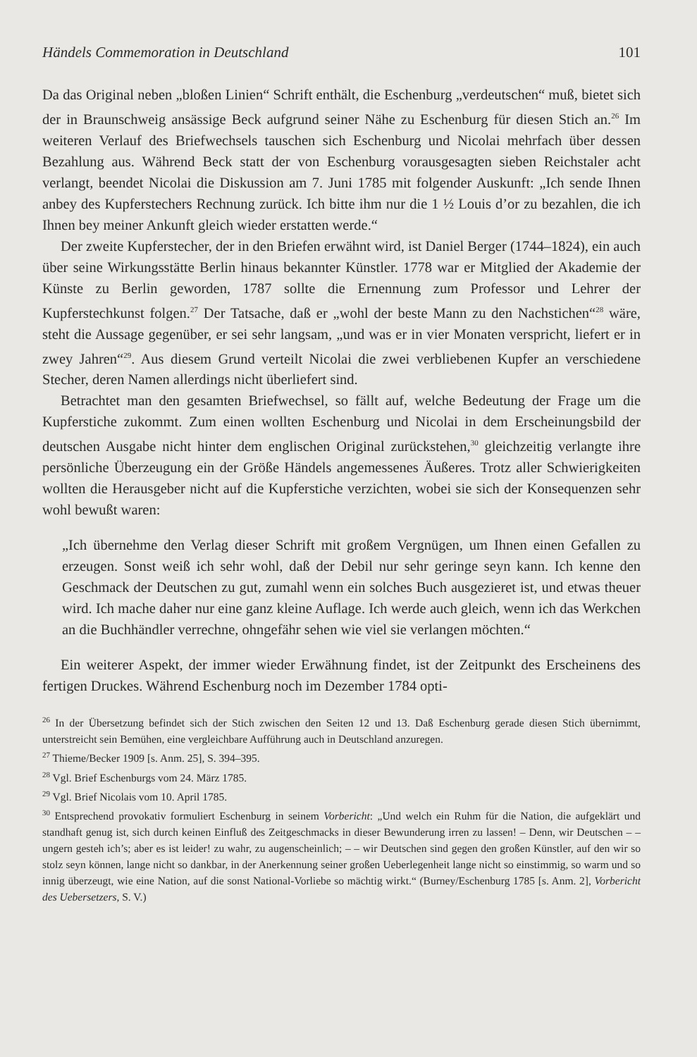Händels Commemoration in Deutschland 101
Da das Original neben „bloßen Linien“ Schrift enthält, die Eschenburg „verdeutschen“ muß, bietet sich der in Braunschweig ansässige Beck aufgrund seiner Nähe zu Eschenburg für diesen Stich an.<sup>26</sup> Im weiteren Verlauf des Briefwechsels tauschen sich Eschenburg und Nicolai mehrfach über dessen Bezahlung aus. Während Beck statt der von Eschenburg vorausgesagten sieben Reichstaler acht verlangt, beendet Nicolai die Diskussion am 7. Juni 1785 mit folgender Auskunft: „Ich sende Ihnen anbey des Kupferstechers Rechnung zurück. Ich bitte ihm nur die 1 ½ Louis d’or zu bezahlen, die ich Ihnen bey meiner Ankunft gleich wieder erstatten werde.“
Der zweite Kupferstecher, der in den Briefen erwähnt wird, ist Daniel Berger (1744–1824), ein auch über seine Wirkungsstätte Berlin hinaus bekannter Künstler. 1778 war er Mitglied der Akademie der Künste zu Berlin geworden, 1787 sollte die Ernennung zum Professor und Lehrer der Kupferstechkunst folgen.<sup>27</sup> Der Tatsache, daß er „wohl der beste Mann zu den Nachstichen“<sup>28</sup> wäre, steht die Aussage gegenüber, er sei sehr langsam, „und was er in vier Monaten verspricht, liefert er in zwey Jahren“<sup>29</sup>. Aus diesem Grund verteilt Nicolai die zwei verbliebenen Kupfer an verschiedene Stecher, deren Namen allerdings nicht überliefert sind.
Betrachtet man den gesamten Briefwechsel, so fällt auf, welche Bedeutung der Frage um die Kupferstiche zukommt. Zum einen wollten Eschenburg und Nicolai in dem Erscheinungsbild der deutschen Ausgabe nicht hinter dem englischen Original zurückstehen,<sup>30</sup> gleichzeitig verlangte ihre persönliche Überzeugung ein der Größe Händels angemessenes Äußeres. Trotz aller Schwierigkeiten wollten die Herausgeber nicht auf die Kupferstiche verzichten, wobei sie sich der Konsequenzen sehr wohl bewußt waren:
„Ich übernehme den Verlag dieser Schrift mit großem Vergnügen, um Ihnen einen Gefallen zu erzeugen. Sonst weiß ich sehr wohl, daß der Debil nur sehr geringe seyn kann. Ich kenne den Geschmack der Deutschen zu gut, zumahl wenn ein solches Buch ausgezieret ist, und etwas theuer wird. Ich mache daher nur eine ganz kleine Auflage. Ich werde auch gleich, wenn ich das Werkchen an die Buchhändler verrechne, ohngefähr sehen wie viel sie verlangen möchten.“
Ein weiterer Aspekt, der immer wieder Erwähnung findet, ist der Zeitpunkt des Erscheinens des fertigen Druckes. Während Eschenburg noch im Dezember 1784 opti-
<sup>26</sup> In der Übersetzung befindet sich der Stich zwischen den Seiten 12 und 13. Daß Eschenburg gerade diesen Stich übernimmt, unterstreicht sein Bemühen, eine vergleichbare Aufführung auch in Deutschland anzuregen.
<sup>27</sup> Thieme/Becker 1909 [s. Anm. 25], S. 394–395.
<sup>28</sup> Vgl. Brief Eschenburgs vom 24. März 1785.
<sup>29</sup> Vgl. Brief Nicolais vom 10. April 1785.
<sup>30</sup> Entsprechend provokativ formuliert Eschenburg in seinem Vorbericht: „Und welch ein Ruhm für die Nation, die aufgeklärt und standhaft genug ist, sich durch keinen Einfluß des Zeitgeschmacks in dieser Bewunderung irren zu lassen! – Denn, wir Deutschen – – ungern gesteh ich’s; aber es ist leider! zu wahr, zu augenscheinlich; – – wir Deutschen sind gegen den großen Künstler, auf den wir so stolz seyn können, lange nicht so dankbar, in der Anerkennung seiner großen Ueberlegenheit lange nicht so einstimmig, so warm und so innig überzeugt, wie eine Nation, auf die sonst National-Vorliebe so mächtig wirkt.“ (Burney/Eschenburg 1785 [s. Anm. 2], Vorbericht des Uebersetzers, S. V.)